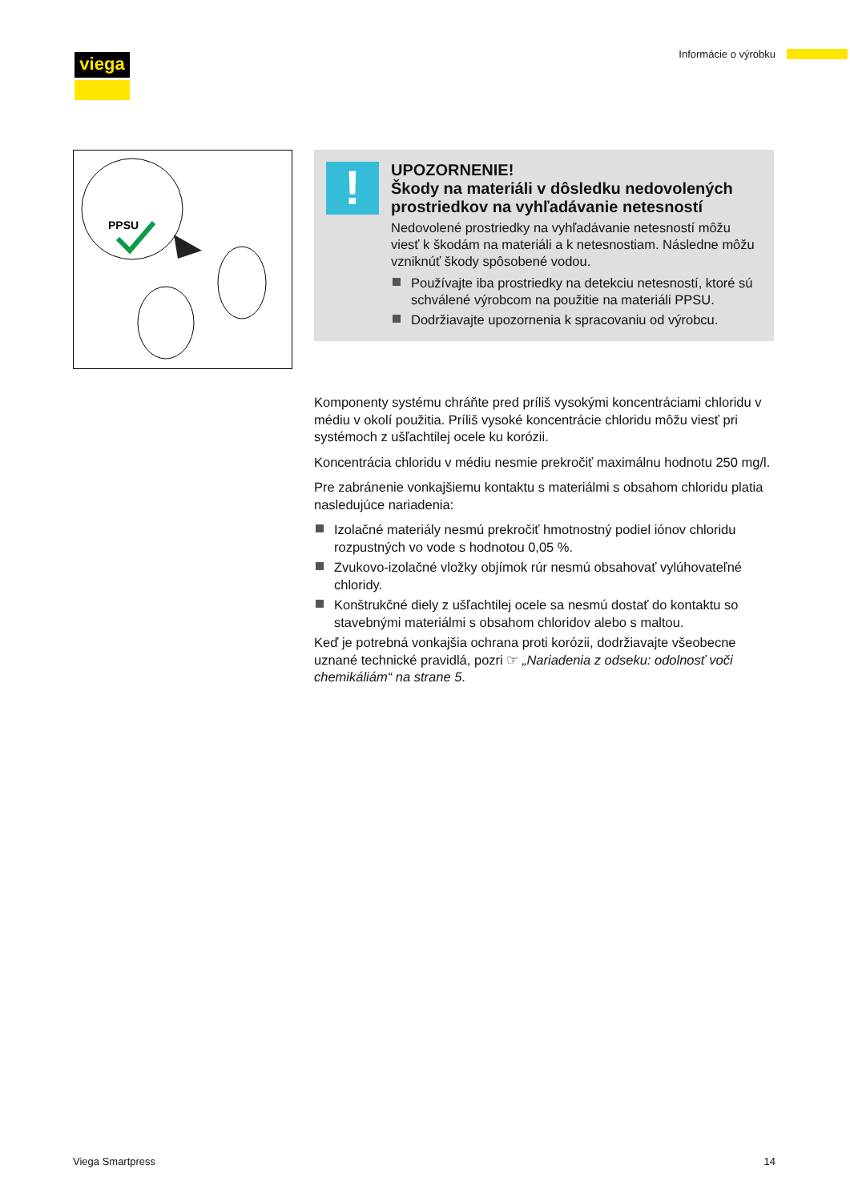viega Informácie o výrobku
PPSU
!
UPOZORNENIE!
Škody na materiáli v dôsledku nedovolených prostriedkov na vyhľadávanie netesností
Nedovolené prostriedky na vyhľadávanie netesností môžu viesť k škodám na materiáli a k netesnostiam. Následne môžu vzniknúť škody spôsobené vodou.
Používajte iba prostriedky na detekciu netesností, ktoré sú schválené výrobcom na použitie na materiáli PPSU.
Dodržiavajte upozornenia k spracovaniu od výrobcu.
Komponenty systému chráňte pred príliš vysokými koncentráciami chloridu v médiu v okolí použitia. Príliš vysoké koncentrácie chloridu môžu viesť pri systémoch z ušľachtilej ocele ku korózii.
Koncentrácia chloridu v médiu nesmie prekročiť maximálnu hodnotu 250 mg/l.
Pre zabránenie vonkajšiemu kontaktu s materiálmi s obsahom chloridu platia nasledujúce nariadenia:
Izolačné materiály nesmú prekročiť hmotnostný podiel iónov chloridu rozpustných vo vode s hodnotou 0,05 %.
Zvukovo-izolačné vložky objímok rúr nesmú obsahovať vylúhovateľné chloridy.
Konštrukčné diely z ušľachtilej ocele sa nesmú dostať do kontaktu so stavebnými materiálmi s obsahom chloridov alebo s maltou.
Keď je potrebná vonkajšia ochrana proti korózii, dodržiavajte všeobecne uznané technické pravidlá, pozri ☞ „Nariadenia z odseku: odolnosť voči chemikáliám“ na strane 5.
Viega Smartpress 14